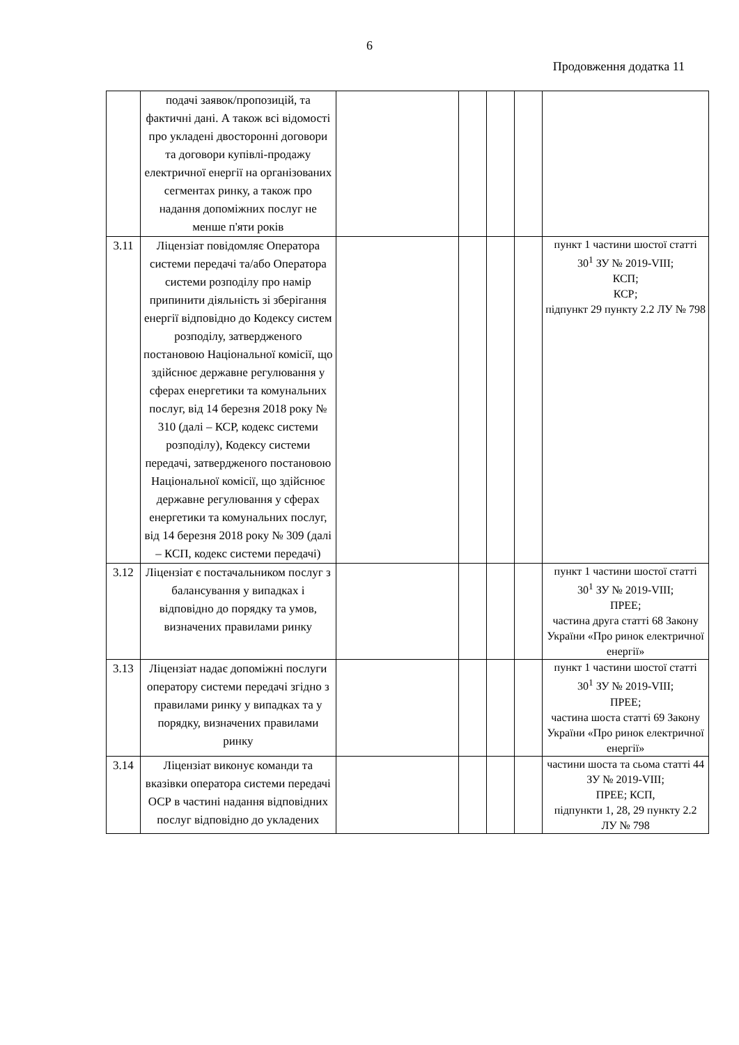6
Продовження додатка 11
| | подачі заявок/пропозицій, та фактичні дані. А також всі відомості про укладені двосторонні договори та договори купівлі-продажу електричної енергії на організованих сегментах ринку, а також про надання допоміжних послуг не менше п'яти років | | | | | |
| 3.11 | Ліцензіат повідомляє Оператора системи передачі та/або Оператора системи розподілу про намір припинити діяльність зі зберігання енергії відповідно до Кодексу систем розподілу, затвердженого постановою Національної комісії, що здійснює державне регулювання у сферах енергетики та комунальних послуг, від 14 березня 2018 року № 310 (далі – КСР, кодекс системи розподілу), Кодексу системи передачі, затвердженого постановою Національної комісії, що здійснює державне регулювання у сферах енергетики та комунальних послуг, від 14 березня 2018 року № 309 (далі – КСП, кодекс системи передачі) | | | | | пункт 1 частини шостої статті 30<sup>1</sup> ЗУ № 2019-VIII; КСП; КСР; підпункт 29 пункту 2.2 ЛУ № 798 |
| 3.12 | Ліцензіат є постачальником послуг з балансування у випадках і відповідно до порядку та умов, визначених правилами ринку | | | | | пункт 1 частини шостої статті 30<sup>1</sup> ЗУ № 2019-VIII; ПРЕЕ; частина друга статті 68 Закону України «Про ринок електричної енергії» |
| 3.13 | Ліцензіат надає допоміжні послуги оператору системи передачі згідно з правилами ринку у випадках та у порядку, визначених правилами ринку | | | | | пункт 1 частини шостої статті 30<sup>1</sup> ЗУ № 2019-VIII; ПРЕЕ; частина шоста статті 69 Закону України «Про ринок електричної енергії» |
| 3.14 | Ліцензіат виконує команди та вказівки оператора системи передачі ОСР в частині надання відповідних послуг відповідно до укладених | | | | | частини шоста та сьома статті 44 ЗУ № 2019-VIII; ПРЕЕ; КСП, підпункти 1, 28, 29 пункту 2.2 ЛУ № 798 |